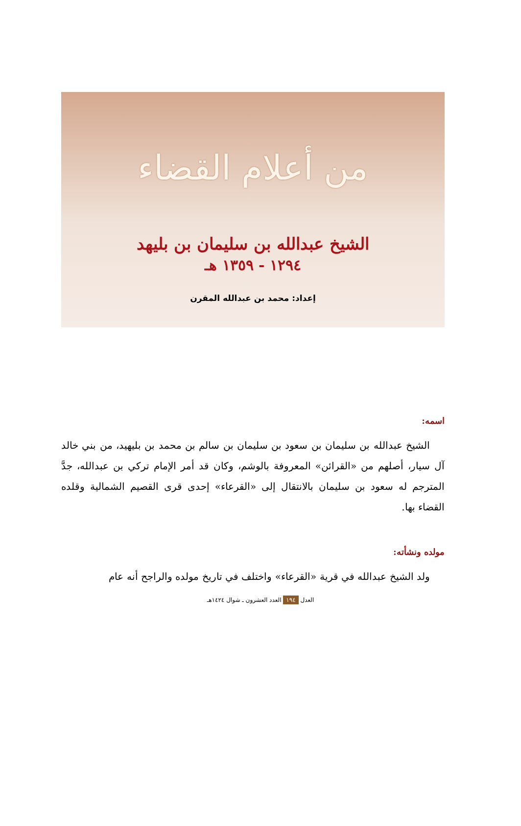من أعلام القضاء
الشيخ عبدالله بن سليمان بن بليهد
١٢٩٤ - ١٣٥٩ هـ
إعداد: محمد بن عبدالله المقرن
اسمه:
الشيخ عبدالله بن سليمان بن سعود بن سليمان بن سالم بن محمد بن بليهيد، من بني خالد آل سيار، أصلهم من «القرائن» المعروفة بالوشم، وكان قد أمر الإمام تركي بن عبدالله، جدَّ المترجم له سعود بن سليمان بالانتقال إلى «القرعاء» إحدى قرى القصيم الشمالية وقلده القضاء بها.
مولده ونشأته:
ولد الشيخ عبدالله في قرية «القرعاء» واختلف في تاريخ مولده والراجح أنه عام
العدل ١٩٤ العدد العشرون ـ شوال ١٤٢٤هـ